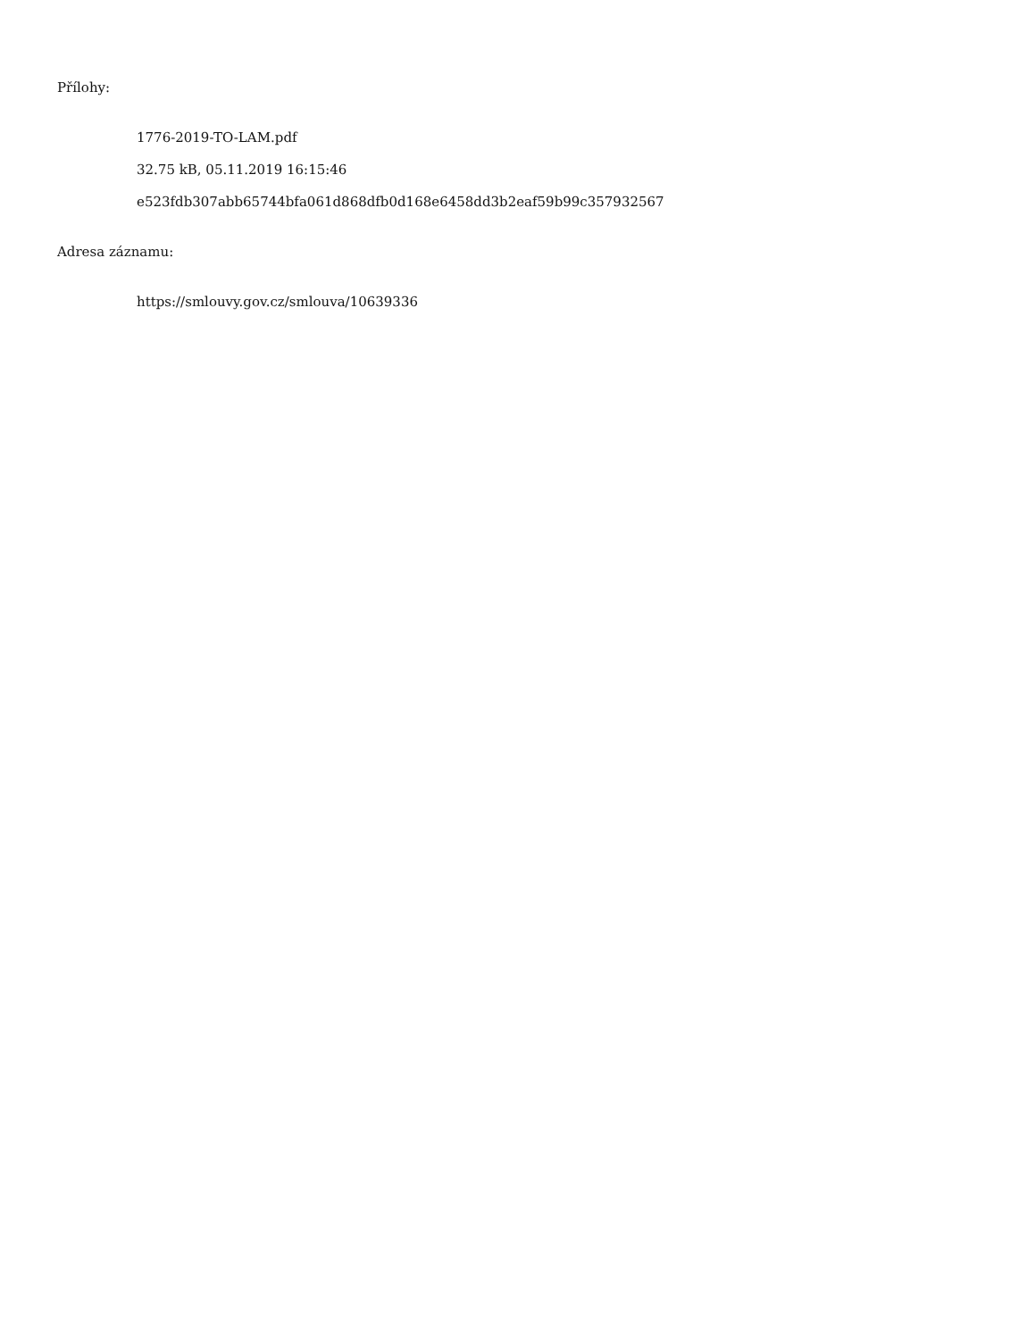Přílohy:
1776-2019-TO-LAM.pdf
32.75 kB, 05.11.2019 16:15:46
e523fdb307abb65744bfa061d868dfb0d168e6458dd3b2eaf59b99c357932567
Adresa záznamu:
https://smlouvy.gov.cz/smlouva/10639336